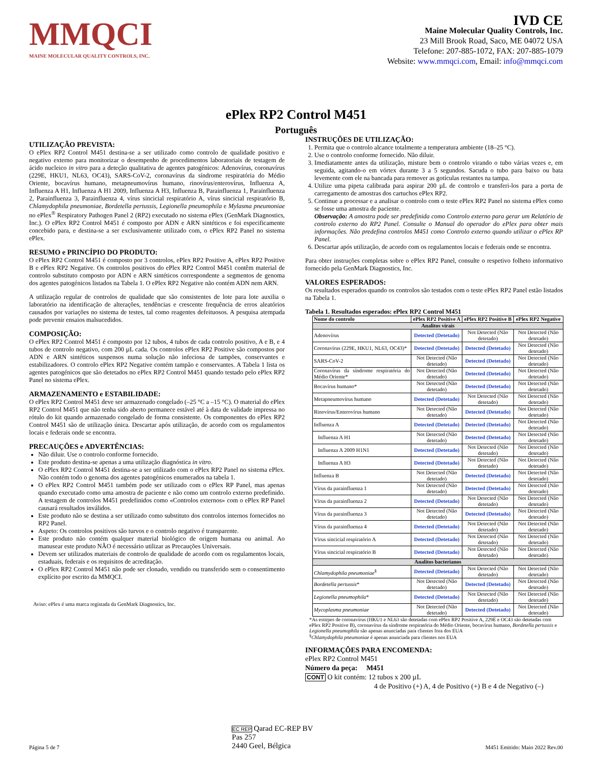MMQCI
MAINE MOLECULAR QUALITY CONTROLS, INC.
IVD CE
Maine Molecular Quality Controls, Inc.
23 Mill Brook Road, Saco, ME 04072 USA
Telefone: 207-885-1072, FAX: 207-885-1079
Website: www.mmqci.com, Email: info@mmqci.com
ePlex RP2 Control M451
Português
UTILIZAÇÃO PREVISTA:
O ePlex RP2 Control M451 destina-se a ser utilizado como controlo de qualidade positivo e negativo externo para monitorizar o desempenho de procedimentos laboratoriais de testagem de ácido nucleico in vitro para a deteção qualitativa de agentes patogénicos: Adenovírus, coronavírus (229E, HKU1, NL63, OC43), SARS-CoV-2, coronavírus da síndrome respiratória do Médio Oriente, bocavírus humano, metapneumovírus humano, rinovírus/enterovírus, Influenza A, Influenza A H1, Influenza A H1 2009, Influenza A H3, Influenza B, Parainfluenza 1, Parainfluenza 2, Parainfluenza 3, Parainfluenza 4, vírus sincicial respiratório A, vírus sincicial respiratório B, Chlamydophila pneumoniae, Bordetella pertussis, Legionella pneumophila e Mylasma pneumoniae no ePlex<sup>®</sup> Respiratory Pathogen Panel 2 (RP2) executado no sistema ePlex (GenMark Diagnostics, Inc.). O ePlex RP2 Control M451 é composto por ADN e ARN sintéticos e foi especificamente concebido para, e destina-se a ser exclusivamente utilizado com, o ePlex RP2 Panel no sistema ePlex.
RESUMO e PRINCÍPIO DO PRODUTO:
O ePlex RP2 Control M451 é composto por 3 controlos, ePlex RP2 Positive A, ePlex RP2 Positive B e ePlex RP2 Negative. Os controlos positivos do ePlex RP2 Control M451 contêm material de controlo substituto composto por ADN e ARN sintéticos correspondente a segmentos de genoma dos agentes patogénicos listados na Tabela 1. O ePlex RP2 Negative não contém ADN nem ARN.
A utilização regular de controlos de qualidade que são consistentes de lote para lote auxilia o laboratório na identificação de alterações, tendências e crescente frequência de erros aleatórios causados por variações no sistema de testes, tal como reagentes defeituosos. A pesquisa atempada pode prevenir ensaios malsucedidos.
COMPOSIÇÃO:
O ePlex RP2 Control M451 é composto por 12 tubos, 4 tubos de cada controlo positivo, A e B, e 4 tubos de controlo negativo, com 200 µL cada. Os controlos ePlex RP2 Positive são compostos por ADN e ARN sintéticos suspensos numa solução não infeciosa de tampões, conservantes e estabilizadores. O controlo ePlex RP2 Negative contém tampão e conservantes. A Tabela 1 lista os agentes patogénicos que são detetados no ePlex RP2 Control M451 quando testado pelo ePlex RP2 Panel no sistema ePlex.
ARMAZENAMENTO e ESTABILIDADE:
O ePlex RP2 Control M451 deve ser armazenado congelado (–25 °C a –15 °C). O material do ePlex RP2 Control M451 que não tenha sido aberto permanece estável até à data de validade impressa no rótulo do kit quando armazenado congelado de forma consistente. Os componentes do ePlex RP2 Control M451 são de utilização única. Descartar após utilização, de acordo com os regulamentos locais e federais onde se encontra.
PRECAUÇÕES e ADVERTÊNCIAS:
Não diluir. Use o controlo conforme fornecido.
Este produto destina-se apenas a uma utilização diagnóstica in vitro.
O ePlex RP2 Control M451 destina-se a ser utilizado com o ePlex RP2 Panel no sistema ePlex. Não contém todo o genoma dos agentes patogénicos enumerados na tabela 1.
O ePlex RP2 Control M451 também pode ser utilizado com o ePlex RP Panel, mas apenas quando executado como uma amostra de paciente e não como um controlo externo predefinido. A testagem de controlos M451 predefinidos como «Controlos externos» com o ePlex RP Panel causará resultados inválidos.
Este produto não se destina a ser utilizado como substituto dos controlos internos fornecidos no RP2 Panel.
Aspeto: Os controlos positivos são turvos e o controlo negativo é transparente.
Este produto não contém qualquer material biológico de origem humana ou animal. Ao manusear este produto NÃO é necessário utilizar as Precauções Universais.
Devem ser utilizados materiais de controlo de qualidade de acordo com os regulamentos locais, estaduais, federais e os requisitos de acreditação.
O ePlex RP2 Control M451 não pode ser clonado, vendido ou transferido sem o consentimento explícito por escrito da MMQCI.
Aviso: ePlex é uma marca registada da GenMark Diagnostics, Inc.
INSTRUÇÕES DE UTILIZAÇÃO:
1. Permita que o controlo alcance totalmente a temperatura ambiente (18–25 °C).
2. Use o controlo conforme fornecido. Não diluir.
3. Imediatamente antes da utilização, misture bem o controlo virando o tubo várias vezes e, em seguida, agitando-o em vórtex durante 3 a 5 segundos. Sacuda o tubo para baixo ou bata levemente com ele na bancada para remover as gotículas restantes na tampa.
4. Utilize uma pipeta calibrada para aspirar 200 µL de controlo e transferi-los para a porta de carregamento de amostras dos cartuchos ePlex RP2.
5. Continue a processar e a analisar o controlo com o teste ePlex RP2 Panel no sistema ePlex como se fosse uma amostra de paciente.
Observação: A amostra pode ser predefinida como Controlo externo para gerar um Relatório de controlo externo do RP2 Panel. Consulte o Manual do operador do ePlex para obter mais informações. Não predefina controlos M451 como Controlo externo quando utilizar o ePlex RP Panel.
6. Descartar após utilização, de acordo com os regulamentos locais e federais onde se encontra.
Para obter instruções completas sobre o ePlex RP2 Panel, consulte o respetivo folheto informativo fornecido pela GenMark Diagnostics, Inc.
VALORES ESPERADOS:
Os resultados esperados quando os controlos são testados com o teste ePlex RP2 Panel estão listados na Tabela 1.
Tabela 1. Resultados esperados: ePlex RP2 Control M451
| Nome do controlo | ePlex RP2 Positive A | ePlex RP2 Positive B | ePlex RP2 Negative |
| --- | --- | --- | --- |
| Analitos virais | | | |
| Adenovírus | Detected (Detetado) | Not Detected (Não detetado) | Not Detected (Não detetado) |
| Coronavírus (229E, HKU1, NL63, OC43)* | Detected (Detetado) | Detected (Detetado) | Not Detected (Não detetado) |
| SARS-CoV-2 | Not Detected (Não detetado) | Detected (Detetado) | Not Detected (Não detetado) |
| Coronavírus da síndrome respiratória do Médio Oriente* | Not Detected (Não detetado) | Detected (Detetado) | Not Detected (Não detetado) |
| Bocavírus humano* | Not Detected (Não detetado) | Detected (Detetado) | Not Detected (Não detetado) |
| Metapneumovírus humano | Detected (Detetado) | Not Detected (Não detetado) | Not Detected (Não detetado) |
| Rinovírus/Enterovírus humano | Not Detected (Não detetado) | Detected (Detetado) | Not Detected (Não detetado) |
| Influenza A | Detected (Detetado) | Detected (Detetado) | Not Detected (Não detetado) |
| Influenza A H1 | Not Detected (Não detetado) | Detected (Detetado) | Not Detected (Não detetado) |
| Influenza A 2009 H1N1 | Detected (Detetado) | Not Detected (Não detetado) | Not Detected (Não detetado) |
| Influenza A H3 | Detected (Detetado) | Not Detected (Não detetado) | Not Detected (Não detetado) |
| Influenza B | Not Detected (Não detetado) | Detected (Detetado) | Not Detected (Não detetado) |
| Vírus da parainfluenza 1 | Not Detected (Não detetado) | Detected (Detetado) | Not Detected (Não detetado) |
| Vírus da parainfluenza 2 | Detected (Detetado) | Not Detected (Não detetado) | Not Detected (Não detetado) |
| Vírus da parainfluenza 3 | Not Detected (Não detetado) | Detected (Detetado) | Not Detected (Não detetado) |
| Vírus da parainfluenza 4 | Detected (Detetado) | Not Detected (Não detetado) | Not Detected (Não detetado) |
| Vírus sincicial respiratório A | Detected (Detetado) | Not Detected (Não detetado) | Not Detected (Não detetado) |
| Vírus sincicial respiratório B | Detected (Detetado) | Not Detected (Não detetado) | Not Detected (Não detetado) |
| Analitos bacterianos | | | |
| Chlamydophila pneumoniae<sup>§</sup> | Detected (Detetado) | Not Detected (Não detetado) | Not Detected (Não detetado) |
| Bordetella pertussis * | Not Detected (Não detetado) | Detected (Detetado) | Not Detected (Não detetado) |
| Legionella pneumophila * | Detected (Detetado) | Not Detected (Não detetado) | Not Detected (Não detetado) |
| Mycoplasma pneumoniae | Not Detected (Não detetado) | Detected (Detetado) | Not Detected (Não detetado) |
*As estirpes de coronavírus (HKU1 e NL63 são detetadas com ePlex RP2 Positive A, 229E e OC43 são detetadas com ePlex RP2 Positive B), coronavírus da síndrome respiratória do Médio Oriente, bocavírus humano, Bordetella pertussis e Legionella pneumophila são apenas anunciadas para clientes fora dos EUA
<sup>§</sup> Chlamydophila pneumoniae é apenas anunciada para clientes nos EUA
INFORMAÇÕES PARA ENCOMENDA:
ePlex RP2 Control M451
Número da peça: M451
CONT O kit contém: 12 tubos x 200 µL
4 de Positivo (+) A, 4 de Positivo (+) B e 4 de Negativo (–)
Página 5 de 7 EC REP Qarad EC-REP BV
Pas 257
2440 Geel, Bélgica M451 Emitido: Maio 2022 Rev.00